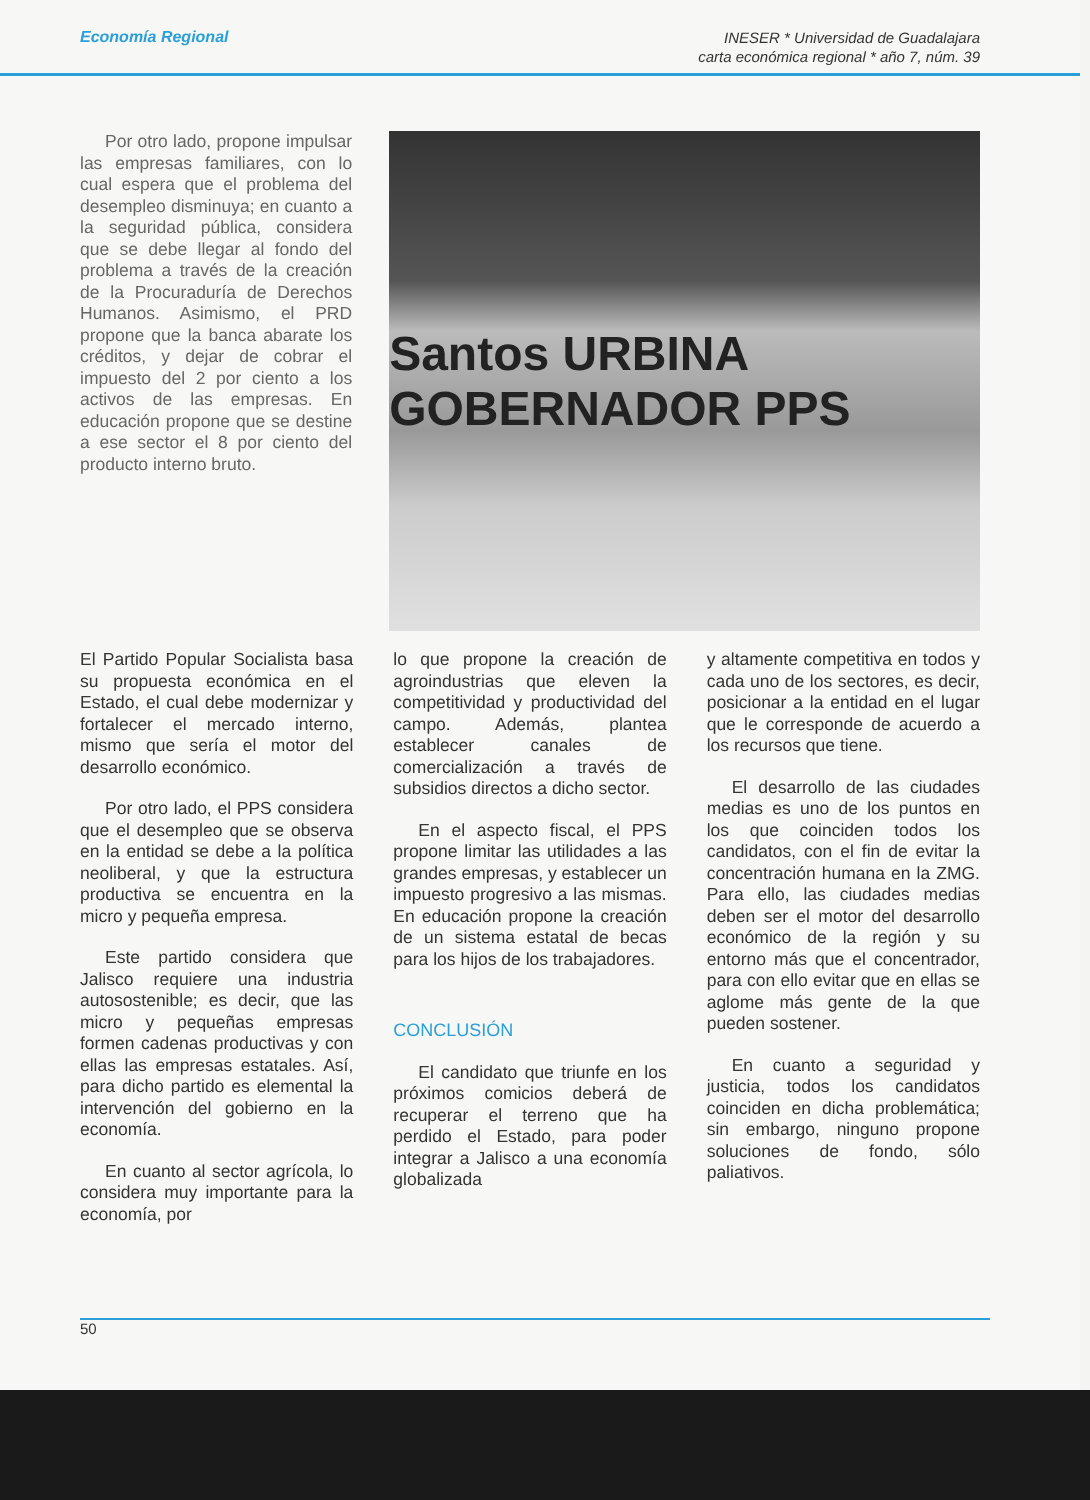Economía Regional
INESER * Universidad de Guadalajara
carta económica regional * año 7, núm. 39
Por otro lado, propone impulsar las empresas familiares, con lo cual espera que el problema del desempleo disminuya; en cuanto a la seguridad pública, considera que se debe llegar al fondo del problema a través de la creación de la Procuraduría de Derechos Humanos. Asimismo, el PRD propone que la banca abarate los créditos, y dejar de cobrar el impuesto del 2 por ciento a los activos de las empresas. En educación propone que se destine a ese sector el 8 por ciento del producto interno bruto.
Santos URBINA GOBERNADOR PPS
El Partido Popular Socialista basa su propuesta económica en el Estado, el cual debe modernizar y fortalecer el mercado interno, mismo que sería el motor del desarrollo económico.
Por otro lado, el PPS considera que el desempleo que se observa en la entidad se debe a la política neoliberal, y que la estructura productiva se encuentra en la micro y pequeña empresa.
Este partido considera que Jalisco requiere una industria autosostenible; es decir, que las micro y pequeñas empresas formen cadenas productivas y con ellas las empresas estatales. Así, para dicho partido es elemental la intervención del gobierno en la economía.
En cuanto al sector agrícola, lo considera muy importante para la economía, por
lo que propone la creación de agroindustrias que eleven la competitividad y productividad del campo. Además, plantea establecer canales de comercialización a través de subsidios directos a dicho sector.
En el aspecto fiscal, el PPS propone limitar las utilidades a las grandes empresas, y establecer un impuesto progresivo a las mismas. En educación propone la creación de un sistema estatal de becas para los hijos de los trabajadores.
CONCLUSIÓN
El candidato que triunfe en los próximos comicios deberá de recuperar el terreno que ha perdido el Estado, para poder integrar a Jalisco a una economía globalizada
y altamente competitiva en todos y cada uno de los sectores, es decir, posicionar a la entidad en el lugar que le corresponde de acuerdo a los recursos que tiene.
El desarrollo de las ciudades medias es uno de los puntos en los que coinciden todos los candidatos, con el fin de evitar la concentración humana en la ZMG. Para ello, las ciudades medias deben ser el motor del desarrollo económico de la región y su entorno más que el concentrador, para con ello evitar que en ellas se aglome más gente de la que pueden sostener.
En cuanto a seguridad y justicia, todos los candidatos coinciden en dicha problemática; sin embargo, ninguno propone soluciones de fondo, sólo paliativos.
50